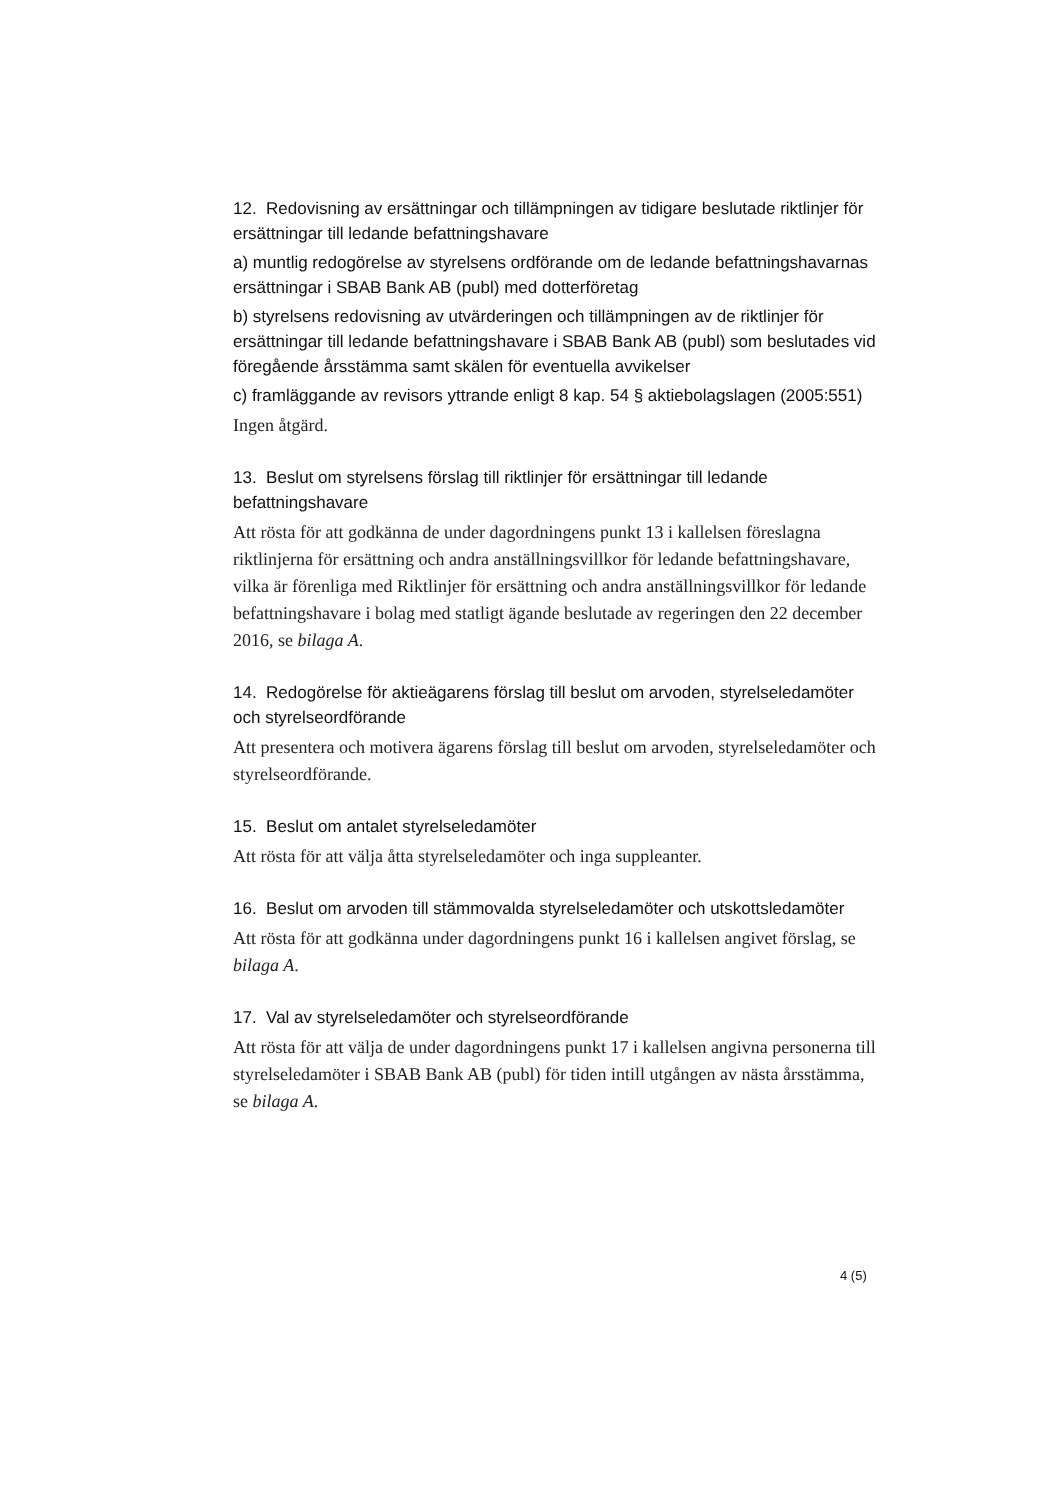12. Redovisning av ersättningar och tillämpningen av tidigare beslutade riktlinjer för ersättningar till ledande befattningshavare
a) muntlig redogörelse av styrelsens ordförande om de ledande befattningshavarnas ersättningar i SBAB Bank AB (publ) med dotterföretag
b) styrelsens redovisning av utvärderingen och tillämpningen av de riktlinjer för ersättningar till ledande befattningshavare i SBAB Bank AB (publ) som beslutades vid föregående årsstämma samt skälen för eventuella avvikelser
c) framläggande av revisors yttrande enligt 8 kap. 54 § aktiebolagslagen (2005:551)
Ingen åtgärd.
13. Beslut om styrelsens förslag till riktlinjer för ersättningar till ledande befattningshavare
Att rösta för att godkänna de under dagordningens punkt 13 i kallelsen föreslagna riktlinjerna för ersättning och andra anställningsvillkor för ledande befattningshavare, vilka är förenliga med Riktlinjer för ersättning och andra anställningsvillkor för ledande befattningshavare i bolag med statligt ägande beslutade av regeringen den 22 december 2016, se bilaga A.
14. Redogörelse för aktieägarens förslag till beslut om arvoden, styrelseledamöter och styrelseordförande
Att presentera och motivera ägarens förslag till beslut om arvoden, styrelseledamöter och styrelseordförande.
15. Beslut om antalet styrelseledamöter
Att rösta för att välja åtta styrelseledamöter och inga suppleanter.
16. Beslut om arvoden till stämmovalda styrelseledamöter och utskottsledamöter
Att rösta för att godkänna under dagordningens punkt 16 i kallelsen angivet förslag, se bilaga A.
17. Val av styrelseledamöter och styrelseordförande
Att rösta för att välja de under dagordningens punkt 17 i kallelsen angivna personerna till styrelseledamöter i SBAB Bank AB (publ) för tiden intill utgången av nästa årsstämma, se bilaga A.
4 (5)